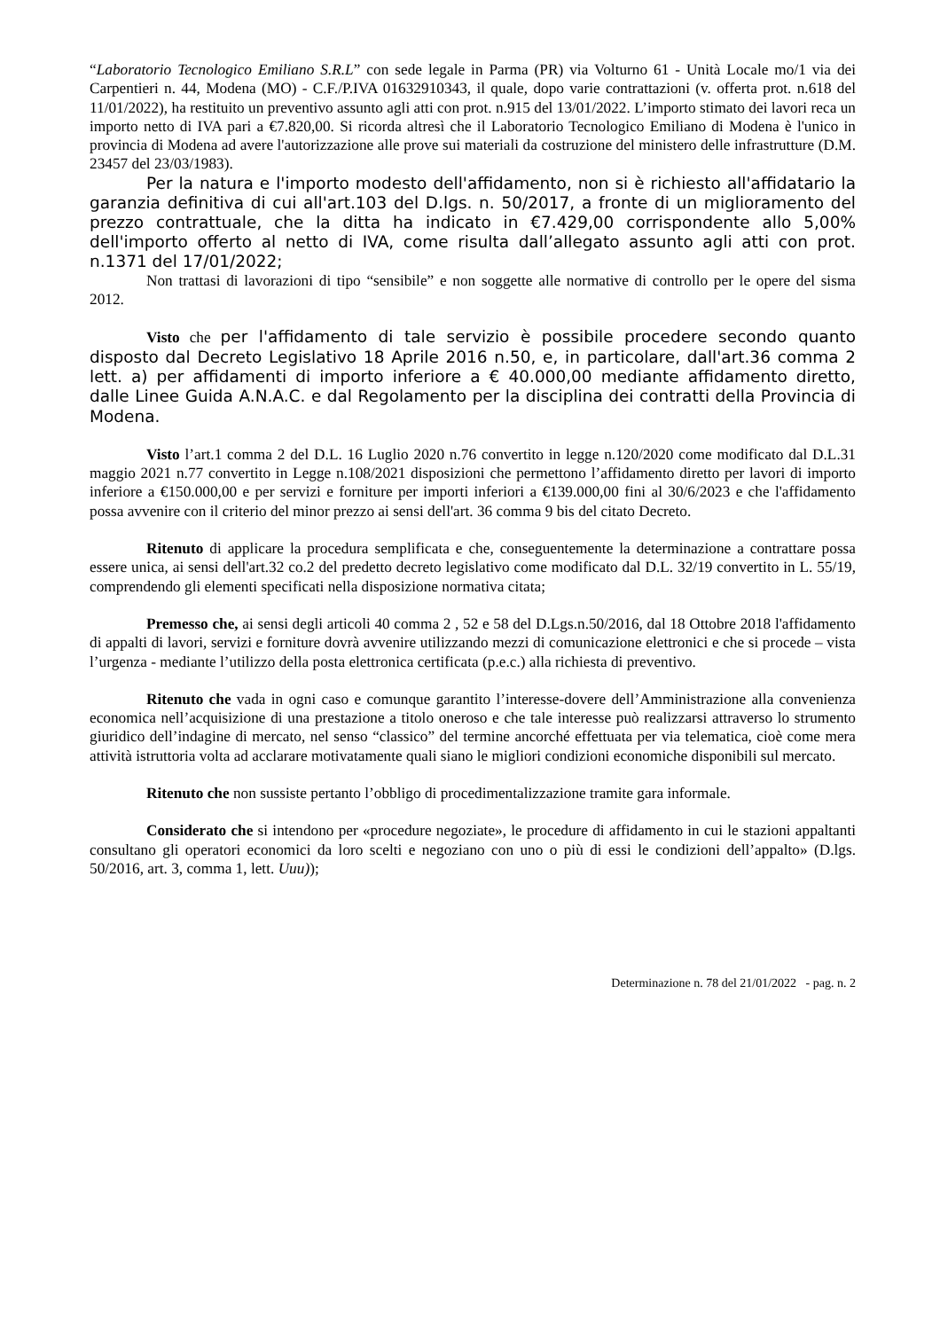“Laboratorio Tecnologico Emiliano S.R.L” con sede legale in Parma (PR) via Volturno 61 - Unità Locale mo/1 via dei Carpentieri n. 44, Modena (MO) - C.F./P.IVA 01632910343, il quale, dopo varie contrattazioni (v. offerta prot. n.618 del 11/01/2022), ha restituito un preventivo assunto agli atti con prot. n.915 del 13/01/2022. L’importo stimato dei lavori reca un importo netto di IVA pari a €7.820,00. Si ricorda altresì che il Laboratorio Tecnologico Emiliano di Modena è l'unico in provincia di Modena ad avere l'autorizzazione alle prove sui materiali da costruzione del ministero delle infrastrutture (D.M. 23457 del 23/03/1983).
Per la natura e l'importo modesto dell'affidamento, non si è richiesto all'affidatario la garanzia definitiva di cui all'art.103 del D.lgs. n. 50/2017, a fronte di un miglioramento del prezzo contrattuale, che la ditta ha indicato in €7.429,00 corrispondente allo 5,00% dell'importo offerto al netto di IVA, come risulta dall’allegato assunto agli atti con prot. n.1371 del 17/01/2022;
Non trattasi di lavorazioni di tipo “sensibile” e non soggette alle normative di controllo per le opere del sisma 2012.
Visto che per l'affidamento di tale servizio è possibile procedere secondo quanto disposto dal Decreto Legislativo 18 Aprile 2016 n.50, e, in particolare, dall'art.36 comma 2 lett. a) per affidamenti di importo inferiore a € 40.000,00 mediante affidamento diretto, dalle Linee Guida A.N.A.C. e dal Regolamento per la disciplina dei contratti della Provincia di Modena.
Visto l’art.1 comma 2 del D.L. 16 Luglio 2020 n.76 convertito in legge n.120/2020 come modificato dal D.L.31 maggio 2021 n.77 convertito in Legge n.108/2021 disposizioni che permettono l’affidamento diretto per lavori di importo inferiore a €150.000,00 e per servizi e forniture per importi inferiori a €139.000,00 fini al 30/6/2023 e che l'affidamento possa avvenire con il criterio del minor prezzo ai sensi dell'art. 36 comma 9 bis del citato Decreto.
Ritenuto di applicare la procedura semplificata e che, conseguentemente la determinazione a contrattare possa essere unica, ai sensi dell'art.32 co.2 del predetto decreto legislativo come modificato dal D.L. 32/19 convertito in L. 55/19, comprendendo gli elementi specificati nella disposizione normativa citata;
Premesso che, ai sensi degli articoli 40 comma 2 , 52 e 58 del D.Lgs.n.50/2016, dal 18 Ottobre 2018 l'affidamento di appalti di lavori, servizi e forniture dovrà avvenire utilizzando mezzi di comunicazione elettronici e che si procede – vista l’urgenza - mediante l’utilizzo della posta elettronica certificata (p.e.c.) alla richiesta di preventivo.
Ritenuto che vada in ogni caso e comunque garantito l’interesse-dovere dell’Amministrazione alla convenienza economica nell’acquisizione di una prestazione a titolo oneroso e che tale interesse può realizzarsi attraverso lo strumento giuridico dell’indagine di mercato, nel senso “classico” del termine ancorché effettuata per via telematica, cioè come mera attività istruttoria volta ad acclarare motivatamente quali siano le migliori condizioni economiche disponibili sul mercato.
Ritenuto che non sussiste pertanto l’obbligo di procedimentalizzazione tramite gara informale.
Considerato che si intendono per «procedure negoziate», le procedure di affidamento in cui le stazioni appaltanti consultano gli operatori economici da loro scelti e negoziano con uno o più di essi le condizioni dell’appalto» (D.lgs. 50/2016, art. 3, comma 1, lett. Uuu));
Determinazione n. 78 del 21/01/2022 - pag. n. 2